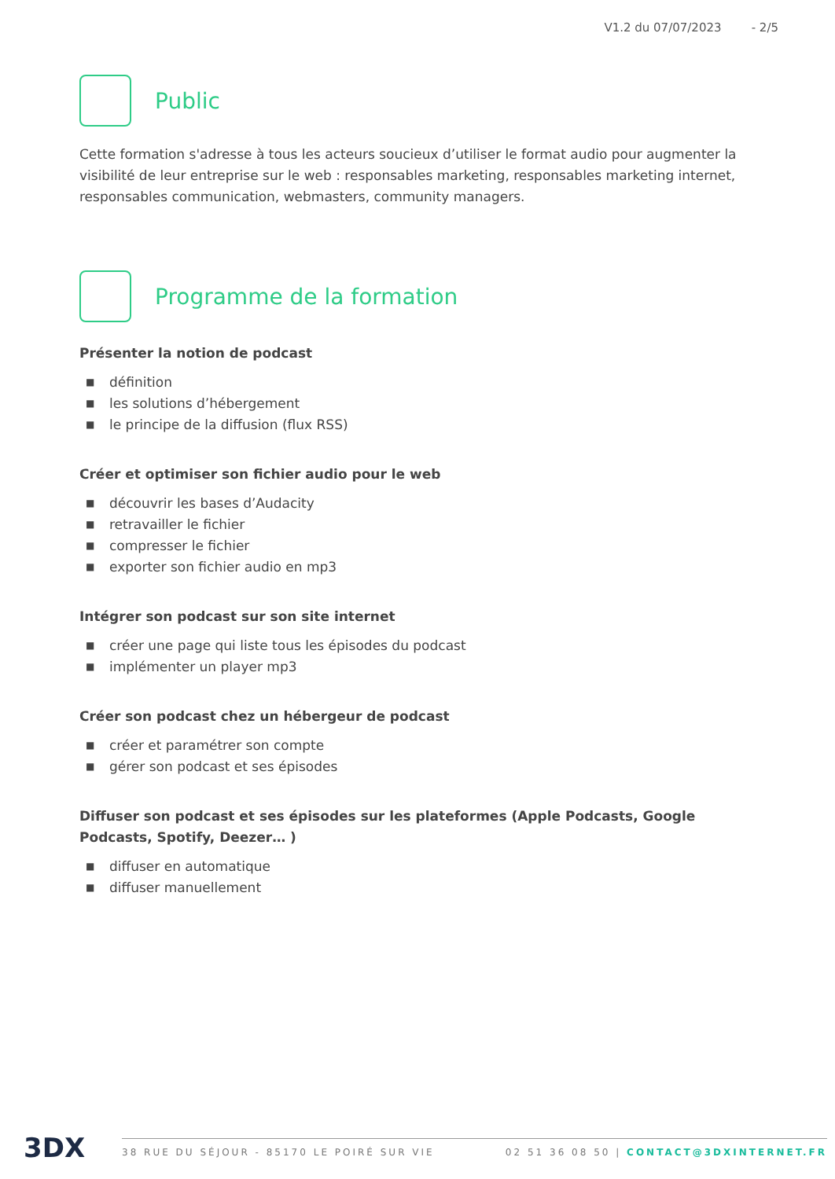V1.2 du 07/07/2023 - 2/5
Public
Cette formation s'adresse à tous les acteurs soucieux d’utiliser le format audio pour augmenter la visibilité de leur entreprise sur le web : responsables marketing, responsables marketing internet, responsables communication, webmasters, community managers.
Programme de la formation
Présenter la notion de podcast
■ définition
■ les solutions d’hébergement
■ le principe de la diffusion (flux RSS)
Créer et optimiser son fichier audio pour le web
■ découvrir les bases d’Audacity
■ retravailler le fichier
■ compresser le fichier
■ exporter son fichier audio en mp3
Intégrer son podcast sur son site internet
■ créer une page qui liste tous les épisodes du podcast
■ implémenter un player mp3
Créer son podcast chez un hébergeur de podcast
■ créer et paramétrer son compte
■ gérer son podcast et ses épisodes
Diffuser son podcast et ses épisodes sur les plateformes (Apple Podcasts, Google Podcasts, Spotify, Deezer… )
■ diffuser en automatique
■ diffuser manuellement
3DX 38 RUE DU SÉJOUR - 85170 LE POIRÉ SUR VIE 02 51 36 08 50 | CONTACT@3DXINTERNET.FR